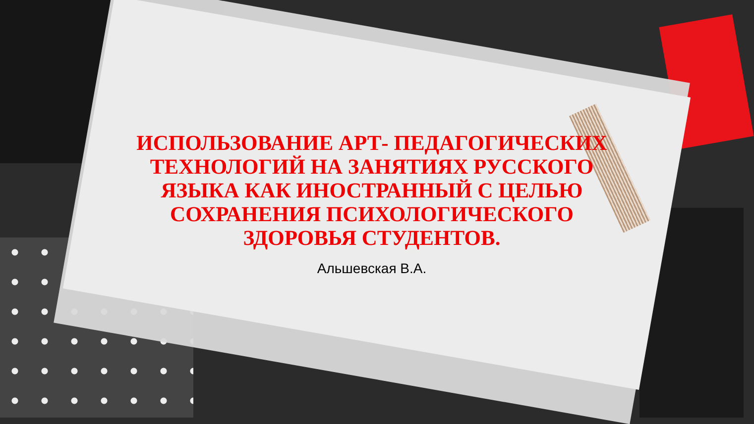ИСПОЛЬЗОВАНИЕ АРТ- ПЕДАГОГИЧЕСКИХ ТЕХНОЛОГИЙ НА ЗАНЯТИЯХ РУССКОГО ЯЗЫКА КАК ИНОСТРАННЫЙ С ЦЕЛЬЮ СОХРАНЕНИЯ ПСИХОЛОГИЧЕСКОГО ЗДОРОВЬЯ СТУДЕНТОВ.
Альшевская В.А.